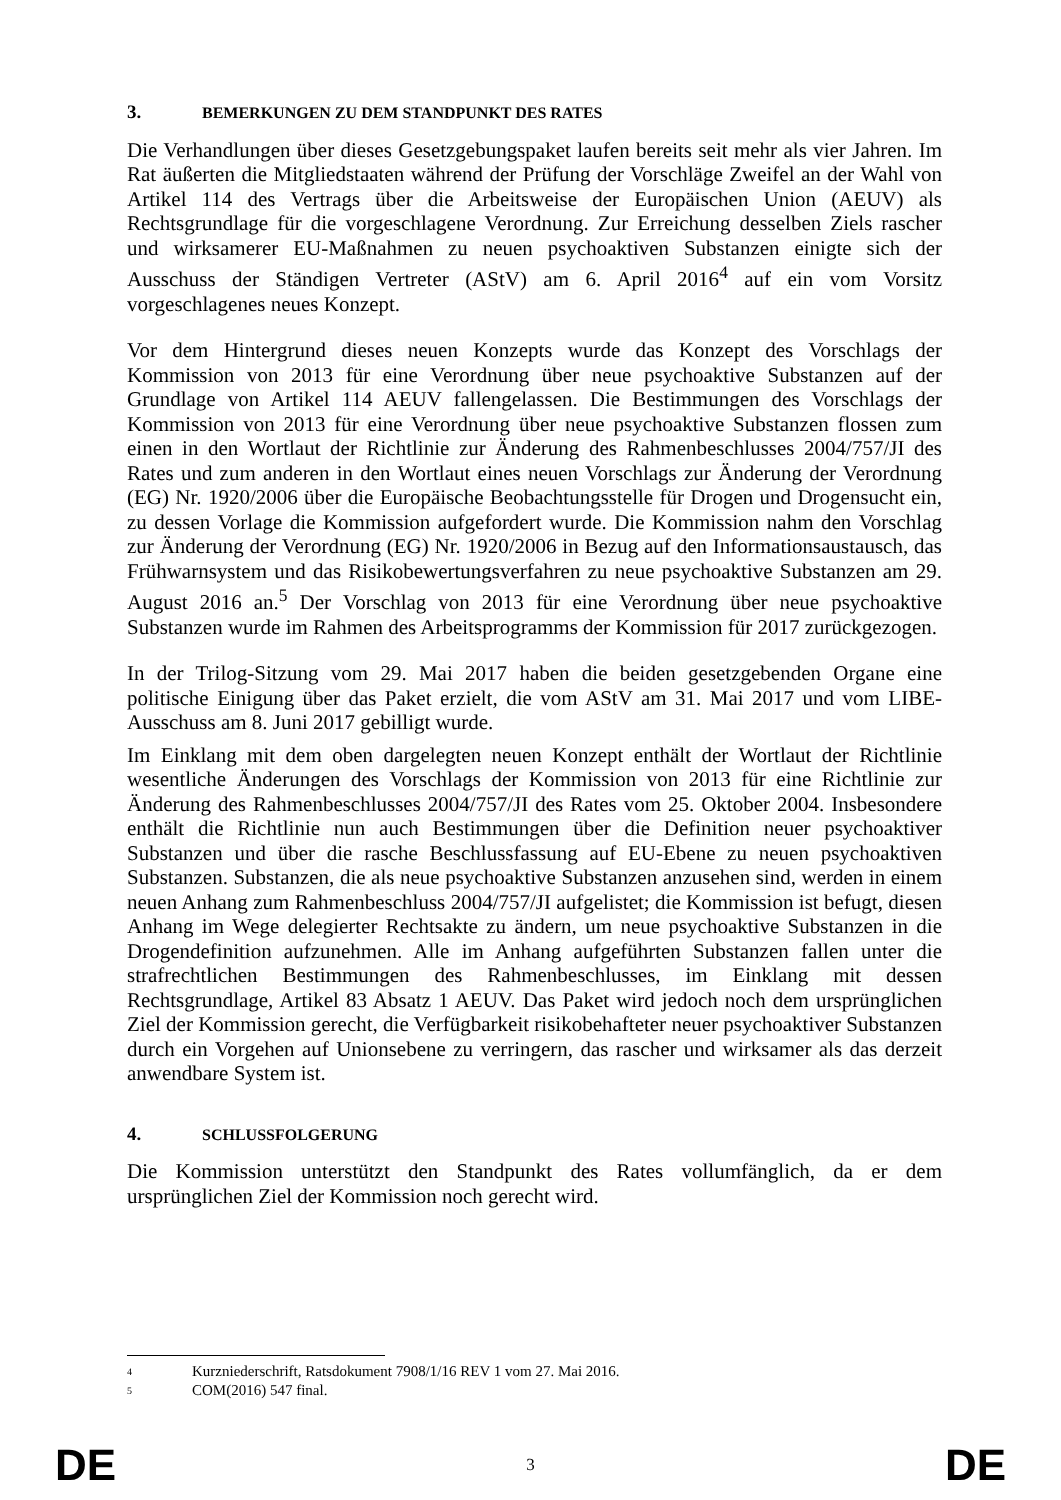3. BEMERKUNGEN ZU DEM STANDPUNKT DES RATES
Die Verhandlungen über dieses Gesetzgebungspaket laufen bereits seit mehr als vier Jahren. Im Rat äußerten die Mitgliedstaaten während der Prüfung der Vorschläge Zweifel an der Wahl von Artikel 114 des Vertrags über die Arbeitsweise der Europäischen Union (AEUV) als Rechtsgrundlage für die vorgeschlagene Verordnung. Zur Erreichung desselben Ziels rascher und wirksamerer EU-Maßnahmen zu neuen psychoaktiven Substanzen einigte sich der Ausschuss der Ständigen Vertreter (AStV) am 6. April 2016<sup>4</sup> auf ein vom Vorsitz vorgeschlagenes neues Konzept.
Vor dem Hintergrund dieses neuen Konzepts wurde das Konzept des Vorschlags der Kommission von 2013 für eine Verordnung über neue psychoaktive Substanzen auf der Grundlage von Artikel 114 AEUV fallengelassen. Die Bestimmungen des Vorschlags der Kommission von 2013 für eine Verordnung über neue psychoaktive Substanzen flossen zum einen in den Wortlaut der Richtlinie zur Änderung des Rahmenbeschlusses 2004/757/JI des Rates und zum anderen in den Wortlaut eines neuen Vorschlags zur Änderung der Verordnung (EG) Nr. 1920/2006 über die Europäische Beobachtungsstelle für Drogen und Drogensucht ein, zu dessen Vorlage die Kommission aufgefordert wurde. Die Kommission nahm den Vorschlag zur Änderung der Verordnung (EG) Nr. 1920/2006 in Bezug auf den Informationsaustausch, das Frühwarnsystem und das Risikobewertungsverfahren zu neue psychoaktive Substanzen am 29. August 2016 an.<sup>5</sup> Der Vorschlag von 2013 für eine Verordnung über neue psychoaktive Substanzen wurde im Rahmen des Arbeitsprogramms der Kommission für 2017 zurückgezogen.
In der Trilog-Sitzung vom 29. Mai 2017 haben die beiden gesetzgebenden Organe eine politische Einigung über das Paket erzielt, die vom AStV am 31. Mai 2017 und vom LIBE-Ausschuss am 8. Juni 2017 gebilligt wurde.
Im Einklang mit dem oben dargelegten neuen Konzept enthält der Wortlaut der Richtlinie wesentliche Änderungen des Vorschlags der Kommission von 2013 für eine Richtlinie zur Änderung des Rahmenbeschlusses 2004/757/JI des Rates vom 25. Oktober 2004. Insbesondere enthält die Richtlinie nun auch Bestimmungen über die Definition neuer psychoaktiver Substanzen und über die rasche Beschlussfassung auf EU-Ebene zu neuen psychoaktiven Substanzen. Substanzen, die als neue psychoaktive Substanzen anzusehen sind, werden in einem neuen Anhang zum Rahmenbeschluss 2004/757/JI aufgelistet; die Kommission ist befugt, diesen Anhang im Wege delegierter Rechtsakte zu ändern, um neue psychoaktive Substanzen in die Drogendefinition aufzunehmen. Alle im Anhang aufgeführten Substanzen fallen unter die strafrechtlichen Bestimmungen des Rahmenbeschlusses, im Einklang mit dessen Rechtsgrundlage, Artikel 83 Absatz 1 AEUV. Das Paket wird jedoch noch dem ursprünglichen Ziel der Kommission gerecht, die Verfügbarkeit risikobehafteter neuer psychoaktiver Substanzen durch ein Vorgehen auf Unionsebene zu verringern, das rascher und wirksamer als das derzeit anwendbare System ist.
4. SCHLUSSFOLGERUNG
Die Kommission unterstützt den Standpunkt des Rates vollumfänglich, da er dem ursprünglichen Ziel der Kommission noch gerecht wird.
<sup>4</sup> Kurzniederschrift, Ratsdokument 7908/1/16 REV 1 vom 27. Mai 2016.
<sup>5</sup> COM(2016) 547 final.
DE 3 DE